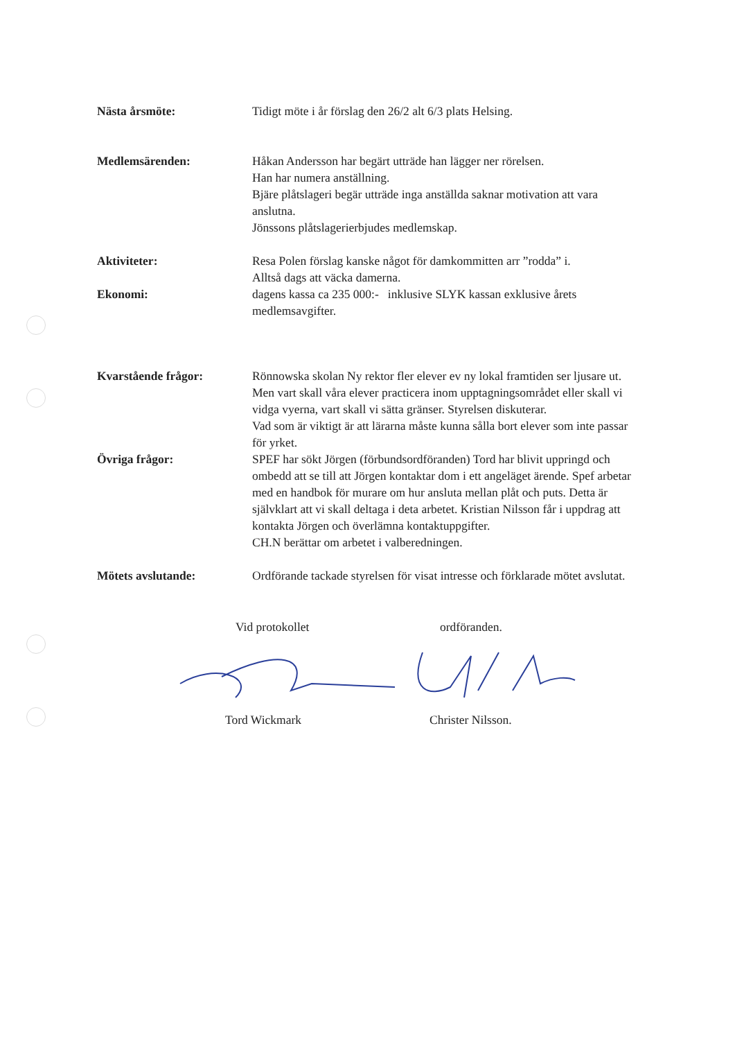Nästa årsmöte: Tidigt möte i år förslag den 26/2 alt 6/3 plats Helsing.
Medlemsärenden: Håkan Andersson har begärt utträde han lägger ner rörelsen.
Han har numera anställning.
Bjäre plåtslageri begär utträde inga anställda saknar motivation att vara anslutna.
Jönssons plåtslagerierbjudes medlemskap.
Aktiviteter: Resa Polen förslag kanske något för damkommitten arr ”rodda” i.
Alltså dags att väcka damerna.
Ekonomi: dagens kassa ca 235 000:- inklusive SLYK kassan exklusive årets medlemsavgifter.
Kvarstående frågor: Rönnowska skolan Ny rektor fler elever ev ny lokal framtiden ser ljusare ut. Men vart skall våra elever practicera inom upptagningsområdet eller skall vi vidga vyerna, vart skall vi sätta gränser. Styrelsen diskuterar.
Vad som är viktigt är att lärarna måste kunna sålla bort elever som inte passar för yrket.
Övriga frågor: SPEF har sökt Jörgen (förbundsordföranden) Tord har blivit uppringd och ombedd att se till att Jörgen kontaktar dom i ett angeläget ärende. Spef arbetar med en handbok för murare om hur ansluta mellan plåt och puts. Detta är självklart att vi skall deltaga i deta arbetet. Kristian Nilsson får i uppdrag att kontakta Jörgen och överlämna kontaktuppgifter.
CH.N berättar om arbetet i valberedningen.
Mötets avslutande: Ordförande tackade styrelsen för visat intresse och förklarade mötet avslutat.
Vid protokollet ordföranden.
Tord Wickmark Christer Nilsson.